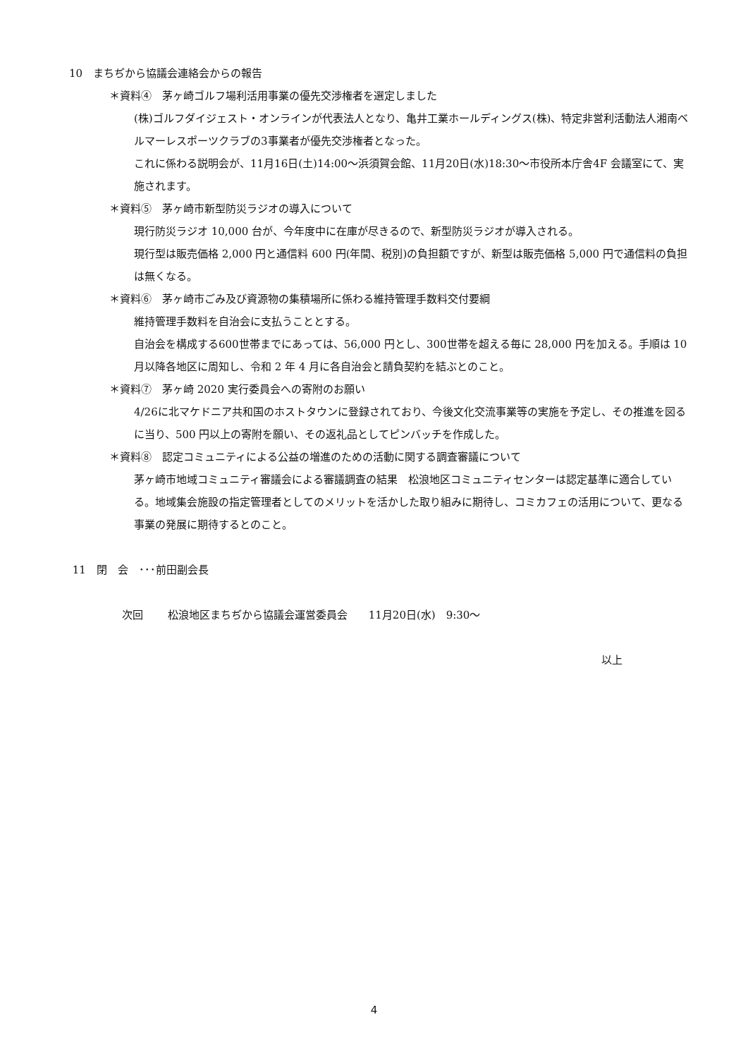10　まちぢから協議会連絡会からの報告
＊資料④　茅ヶ崎ゴルフ場利活用事業の優先交渉権者を選定しました
(株)ゴルフダイジェスト・オンラインが代表法人となり、亀井工業ホールディングス(株)、特定非営利活動法人湘南ベルマーレスポーツクラブの3事業者が優先交渉権者となった。
これに係わる説明会が、11月16日(土)14:00～浜須賀会館、11月20日(水)18:30～市役所本庁舎4F 会議室にて、実施されます。
＊資料⑤　茅ヶ崎市新型防災ラジオの導入について
現行防災ラジオ 10,000 台が、今年度中に在庫が尽きるので、新型防災ラジオが導入される。
現行型は販売価格 2,000 円と通信料 600 円(年間、税別)の負担額ですが、新型は販売価格 5,000 円で通信料の負担は無くなる。
＊資料⑥　茅ヶ崎市ごみ及び資源物の集積場所に係わる維持管理手数料交付要綱
維持管理手数料を自治会に支払うこととする。
自治会を構成する600世帯までにあっては、56,000 円とし、300世帯を超える毎に 28,000 円を加える。手順は 10 月以降各地区に周知し、令和 2 年 4 月に各自治会と請負契約を結ぶとのこと。
＊資料⑦　茅ヶ崎 2020 実行委員会への寄附のお願い
4/26に北マケドニア共和国のホストタウンに登録されており、今後文化交流事業等の実施を予定し、その推進を図るに当り、500 円以上の寄附を願い、その返礼品としてピンバッチを作成した。
＊資料⑧　認定コミュニティによる公益の増進のための活動に関する調査審議について
茅ヶ崎市地域コミュニティ審議会による審議調査の結果　松浪地区コミュニティセンターは認定基準に適合している。地域集会施設の指定管理者としてのメリットを活かした取り組みに期待し、コミカフェの活用について、更なる事業の発展に期待するとのこと。
11　閉　会　･･･前田副会長
次回　　 松浪地区まちぢから協議会運営委員会　　11月20日(水)　9:30～
以上
4